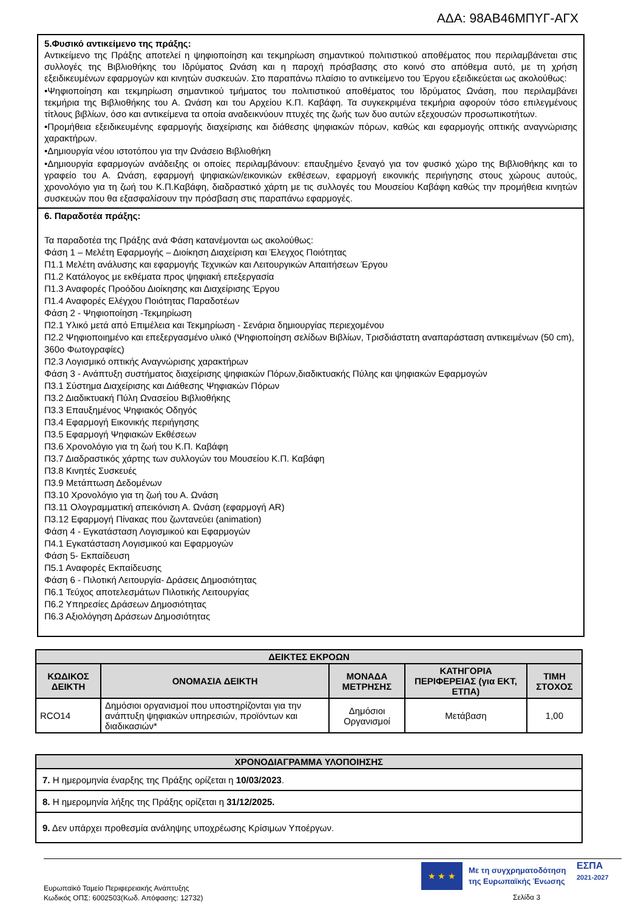ΑΔΑ: 98ΑΒ46ΜΠΥΓ-ΑΓΧ
5.Φυσικό αντικείμενο της πράξης:
Αντικείμενο της Πράξης αποτελεί η ψηφιοποίηση και τεκμηρίωση σημαντικού πολιτιστικού αποθέματος που περιλαμβάνεται στις συλλογές της Βιβλιοθήκης του Ιδρύματος Ωνάση και η παροχή πρόσβασης στο κοινό στο απόθεμα αυτό, με τη χρήση εξειδικευμένων εφαρμογών και κινητών συσκευών. Στο παραπάνω πλαίσιο το αντικείμενο του Έργου εξειδικεύεται ως ακολούθως:
•Ψηφιοποίηση και τεκμηρίωση σημαντικού τμήματος του πολιτιστικού αποθέματος του Ιδρύματος Ωνάση, που περιλαμβάνει τεκμήρια της Βιβλιοθήκης του Α. Ωνάση και του Αρχείου Κ.Π. Καβάφη. Τα συγκεκριμένα τεκμήρια αφορούν τόσο επιλεγμένους τίτλους βιβλίων, όσο και αντικείμενα τα οποία αναδεικνύουν πτυχές της ζωής των δυο αυτών εξεχουσών προσωπικοτήτων.
•Προμήθεια εξειδικευμένης εφαρμογής διαχείρισης και διάθεσης ψηφιακών πόρων, καθώς και εφαρμογής οπτικής αναγνώρισης χαρακτήρων.
•Δημιουργία νέου ιστοτόπου για την Ωνάσειο Βιβλιοθήκη
•Δημιουργία εφαρμογών ανάδειξης οι οποίες περιλαμβάνουν: επαυξημένο ξεναγό για τον φυσικό χώρο της Βιβλιοθήκης και το γραφείο του Α. Ωνάση, εφαρμογή ψηφιακών/εικονικών εκθέσεων, εφαρμογή εικονικής περιήγησης στους χώρους αυτούς, χρονολόγιο για τη ζωή του Κ.Π.Καβάφη, διαδραστικό χάρτη με τις συλλογές του Μουσείου Καβάφη καθώς την προμήθεια κινητών συσκευών που θα εξασφαλίσουν την πρόσβαση στις παραπάνω εφαρμογές.
6. Παραδοτέα πράξης:
Τα παραδοτέα της Πράξης ανά Φάση κατανέμονται ως ακολούθως:
Φάση 1 – Μελέτη Εφαρμογής – Διοίκηση Διαχείριση και Έλεγχος Ποιότητας
Π1.1 Μελέτη ανάλυσης και εφαρμογής Τεχνικών και Λειτουργικών Απαιτήσεων Έργου
Π1.2 Κατάλογος με εκθέματα προς ψηφιακή επεξεργασία
Π1.3 Αναφορές Προόδου Διοίκησης και Διαχείρισης Έργου
Π1.4 Αναφορές Ελέγχου Ποιότητας Παραδοτέων
Φάση 2 - Ψηφιοποίηση -Τεκμηρίωση
Π2.1 Υλικό μετά από Επιμέλεια και Τεκμηρίωση - Σενάρια δημιουργίας περιεχομένου
Π2.2 Ψηφιοποιημένο και επεξεργασμένο υλικό (Ψηφιοποίηση σελίδων Βιβλίων, Τρισδιάστατη αναπαράσταση αντικειμένων (50 cm), 360ο Φωτογραφίες)
Π2.3 Λογισμικό οπτικής Αναγνώρισης χαρακτήρων
Φάση 3 - Ανάπτυξη συστήματος διαχείρισης ψηφιακών Πόρων,διαδικτυακής Πύλης και ψηφιακών Εφαρμογών
Π3.1 Σύστημα Διαχείρισης και Διάθεσης Ψηφιακών Πόρων
Π3.2 Διαδικτυακή Πύλη Ωνασείου Βιβλιοθήκης
Π3.3 Επαυξημένος Ψηφιακός Οδηγός
Π3.4 Εφαρμογή Εικονικής περιήγησης
Π3.5 Εφαρμογή Ψηφιακών Εκθέσεων
Π3.6 Χρονολόγιο για τη ζωή του Κ.Π. Καβάφη
Π3.7 Διαδραστικός χάρτης των συλλογών του Μουσείου Κ.Π. Καβάφη
Π3.8 Κινητές Συσκευές
Π3.9 Μετάπτωση Δεδομένων
Π3.10 Χρονολόγιο για τη ζωή του Α. Ωνάση
Π3.11 Ολογραμματική απεικόνιση Α. Ωνάση (εφαρμογή AR)
Π3.12 Εφαρμογή Πίνακας που ζωντανεύει (animation)
Φάση 4 - Εγκατάσταση Λογισμικού και Εφαρμογών
Π4.1 Εγκατάσταση Λογισμικού και Εφαρμογών
Φάση 5- Εκπαίδευση
Π5.1 Αναφορές Εκπαίδευσης
Φάση 6 - Πιλοτική Λειτουργία- Δράσεις Δημοσιότητας
Π6.1 Τεύχος αποτελεσμάτων Πιλοτικής Λειτουργίας
Π6.2 Υπηρεσίες Δράσεων Δημοσιότητας
Π6.3 Αξιολόγηση Δράσεων Δημοσιότητας
| ΔΕΙΚΤΕΣ ΕΚΡΟΩΝ | | | | |
| --- | --- | --- | --- | --- |
| ΚΩΔΙΚΟΣ ΔΕΙΚΤΗ | ΟΝΟΜΑΣΙΑ ΔΕΙΚΤΗ | ΜΟΝΑΔΑ ΜΕΤΡΗΣΗΣ | ΚΑΤΗΓΟΡΙΑ ΠΕΡΙΦΕΡΕΙΑΣ (για ΕΚΤ, ΕΤΠΑ) | ΤΙΜΗ ΣΤΟΧΟΣ |
| RCO14 | Δημόσιοι οργανισμοί που υποστηρίζονται για την ανάπτυξη ψηφιακών υπηρεσιών, προϊόντων και διαδικασιών* | Δημόσιοι Οργανισμοί | Μετάβαση | 1,00 |
| ΧΡΟΝΟΔΙΑΓΡΑΜΜΑ ΥΛΟΠΟΙΗΣΗΣ |
| --- |
| 7. Η ημερομηνία έναρξης της Πράξης ορίζεται η 10/03/2023 . |
| 8. Η ημερομηνία λήξης της Πράξης ορίζεται η 31/12/2025. |
| 9. Δεν υπάρχει προθεσμία ανάληψης υποχρέωσης Κρίσιμων Υποέργων. |
★ ★ ★
Με τη συγχρηματοδότηση
της Ευρωπαϊκής Ένωσης
ΕΣΠΑ
2021-2027
Ευρωπαϊκό Ταμείο Περιφερειακής Ανάπτυξης
Κωδικός ΟΠΣ: 6002503(Κωδ. Απόφασης: 12732)
Σελίδα 3